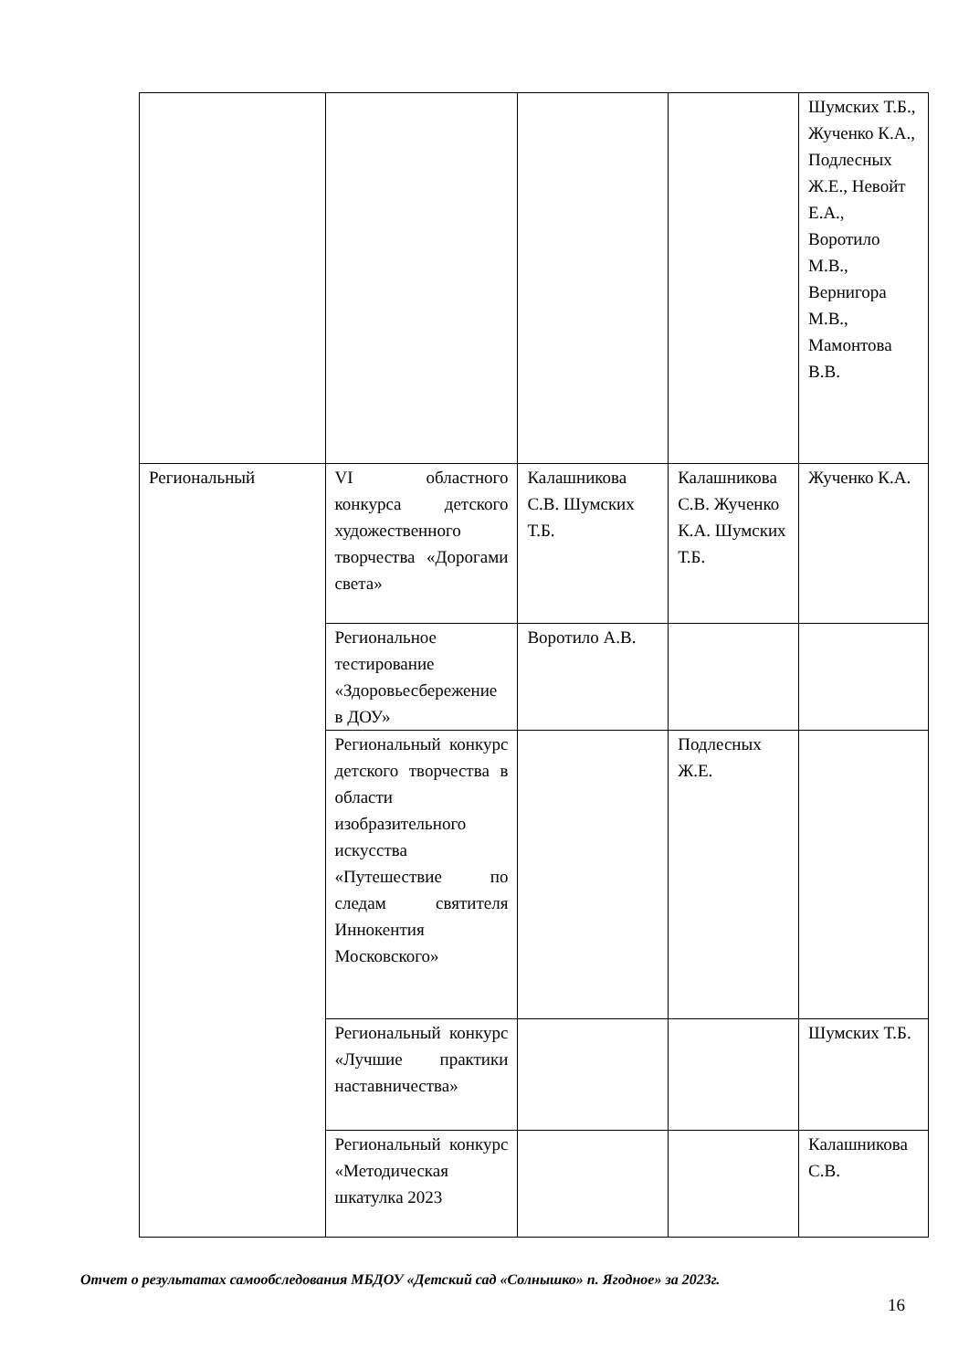| | | | | Шумских Т.Б., Жученко К.А., Подлесных Ж.Е., Невойт Е.А., Воротило М.В., Вернигора М.В., Мамонтова В.В. |
| Региональный | VI областного конкурса детского художественного творчества «Дорогами света» | Калашникова С.В. Шумских Т.Б. | Калашникова С.В. Жученко К.А. Шумских Т.Б. | Жученко К.А. |
| | Региональное тестирование «Здоровьесбережение в ДОУ» | Воротило А.В. | | |
| | Региональный конкурс детского творчества в области изобразительного искусства «Путешествие по следам святителя Иннокентия Московского» | | Подлесных Ж.Е. | |
| | Региональный конкурс «Лучшие практики наставничества» | | | Шумских Т.Б. |
| | Региональный конкурс «Методическая шкатулка 2023 | | | Калашникова С.В. |
Отчет о результатах самообследования МБДОУ «Детский сад «Солнышко» п. Ягодное» за 2023г.
16